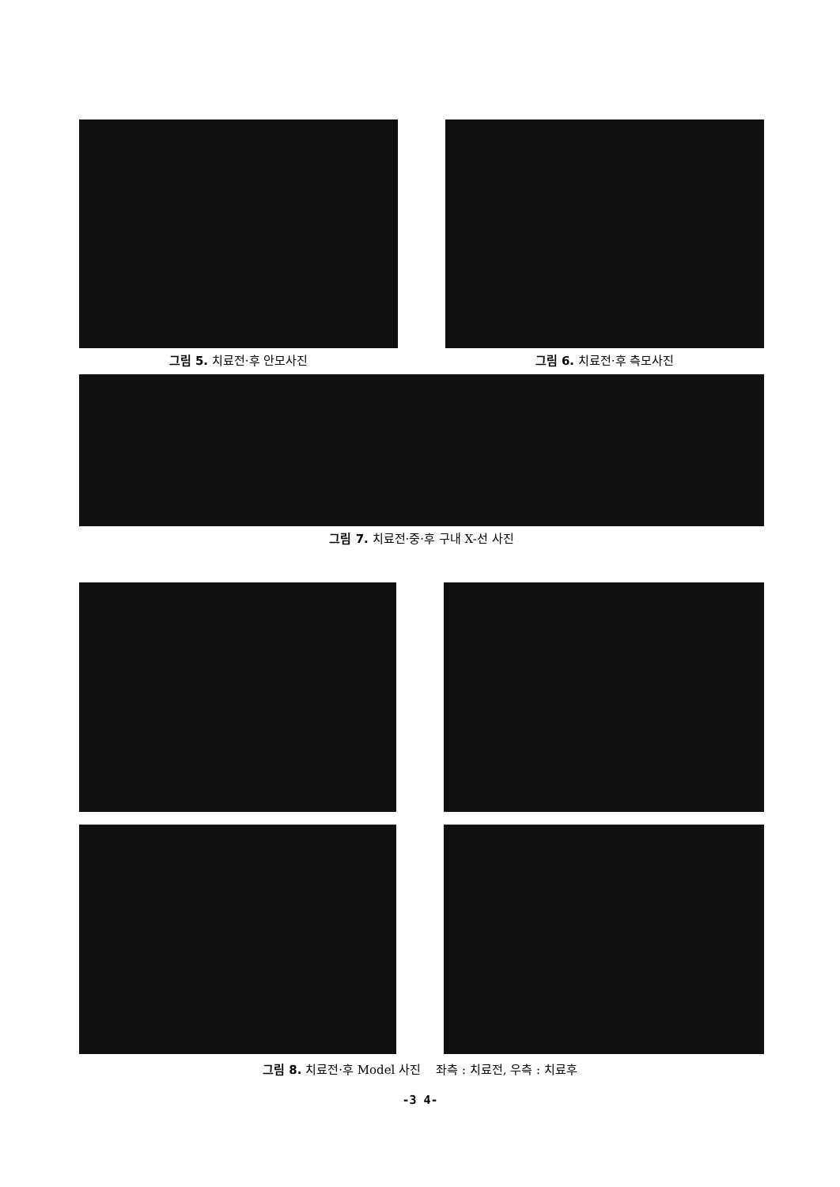그림 5. 치료전·후 안모사진 그림 6. 치료전·후 측모사진
그림 7. 치료전·중·후 구내 X-선 사진
그림 8. 치료전·후 Model 사진 좌측 : 치료전, 우측 : 치료후
-3 4-